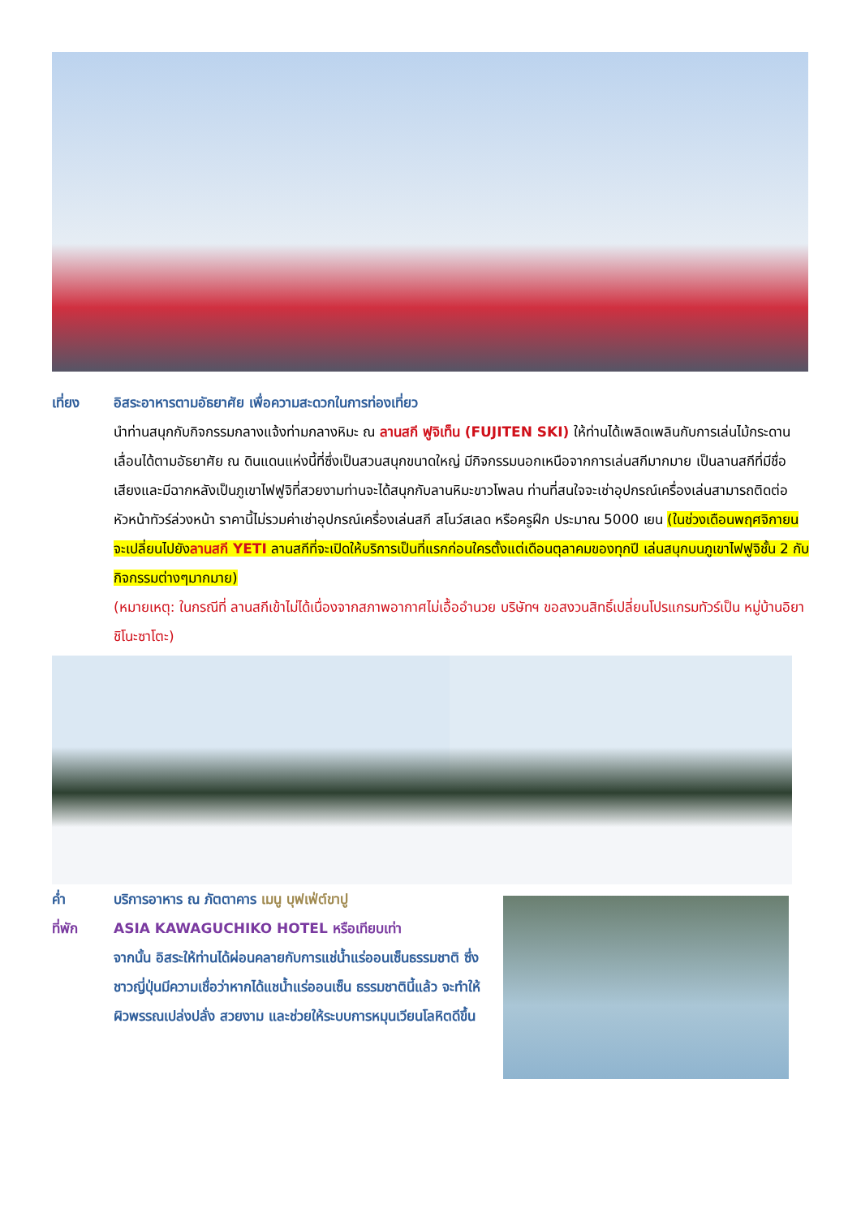เที่ยง อิสระอาหารตามอัธยาศัย เพื่อความสะดวกในการท่องเที่ยว
นำท่านสนุกกับกิจกรรมกลางแจ้งท่ามกลางหิมะ ณ ลานสกี ฟูจิเท็น (FUJITEN SKI) ให้ท่านได้เพลิดเพลินกับการเล่นไม้กระดานเลื่อนได้ตามอัธยาศัย ณ ดินแดนแห่งนี้ที่ซึ่งเป็นสวนสนุกขนาดใหญ่ มีกิจกรรมนอกเหนือจากการเล่นสกีมากมาย เป็นลานสกีที่มีชื่อเสียงและมีฉากหลังเป็นภูเขาไฟฟูจิที่สวยงามท่านจะได้สนุกกับลานหิมะขาวโพลน ท่านที่สนใจจะเช่าอุปกรณ์เครื่องเล่นสามารถติดต่อหัวหน้าทัวร์ล่วงหน้า ราคานี้ไม่รวมค่าเช่าอุปกรณ์เครื่องเล่นสกี สโนว์สเลด หรือครูฝึก ประมาณ 5000 เยน (ในช่วงเดือนพฤศจิกายน จะเปลี่ยนไปยังลานสกี YETI ลานสกีที่จะเปิดให้บริการเป็นที่แรกก่อนใครตั้งแต่เดือนตุลาคมของทุกปี เล่นสนุกบนภูเขาไฟฟูจิชั้น 2 กับกิจกรรมต่างๆมากมาย)
(หมายเหตุ: ในกรณีที่ ลานสกีเข้าไม่ได้เนื่องจากสภาพอากาศไม่เอื้ออำนวย บริษัทฯ ขอสงวนสิทธิ์เปลี่ยนโปรแกรมทัวร์เป็น หมู่บ้านอิยาชิโนะซาโตะ)
ค่ำ บริการอาหาร ณ ภัตตาคาร เมนู บุฟเฟ่ต์ขาปู
ที่พัก ASIA KAWAGUCHIKO HOTEL หรือเทียบเท่า
จากนั้น อิสระให้ท่านได้ผ่อนคลายกับการแช่น้ำแร่ออนเซ็นธรรมชาติ ซึ่งชาวญี่ปุ่นมีความเชื่อว่าหากได้แชน้ำแร่ออนเซ็น ธรรมชาตินี้แล้ว จะทำให้ผิวพรรณเปล่งปลั่ง สวยงาม และช่วยให้ระบบการหมุนเวียนโลหิตดีขึ้น